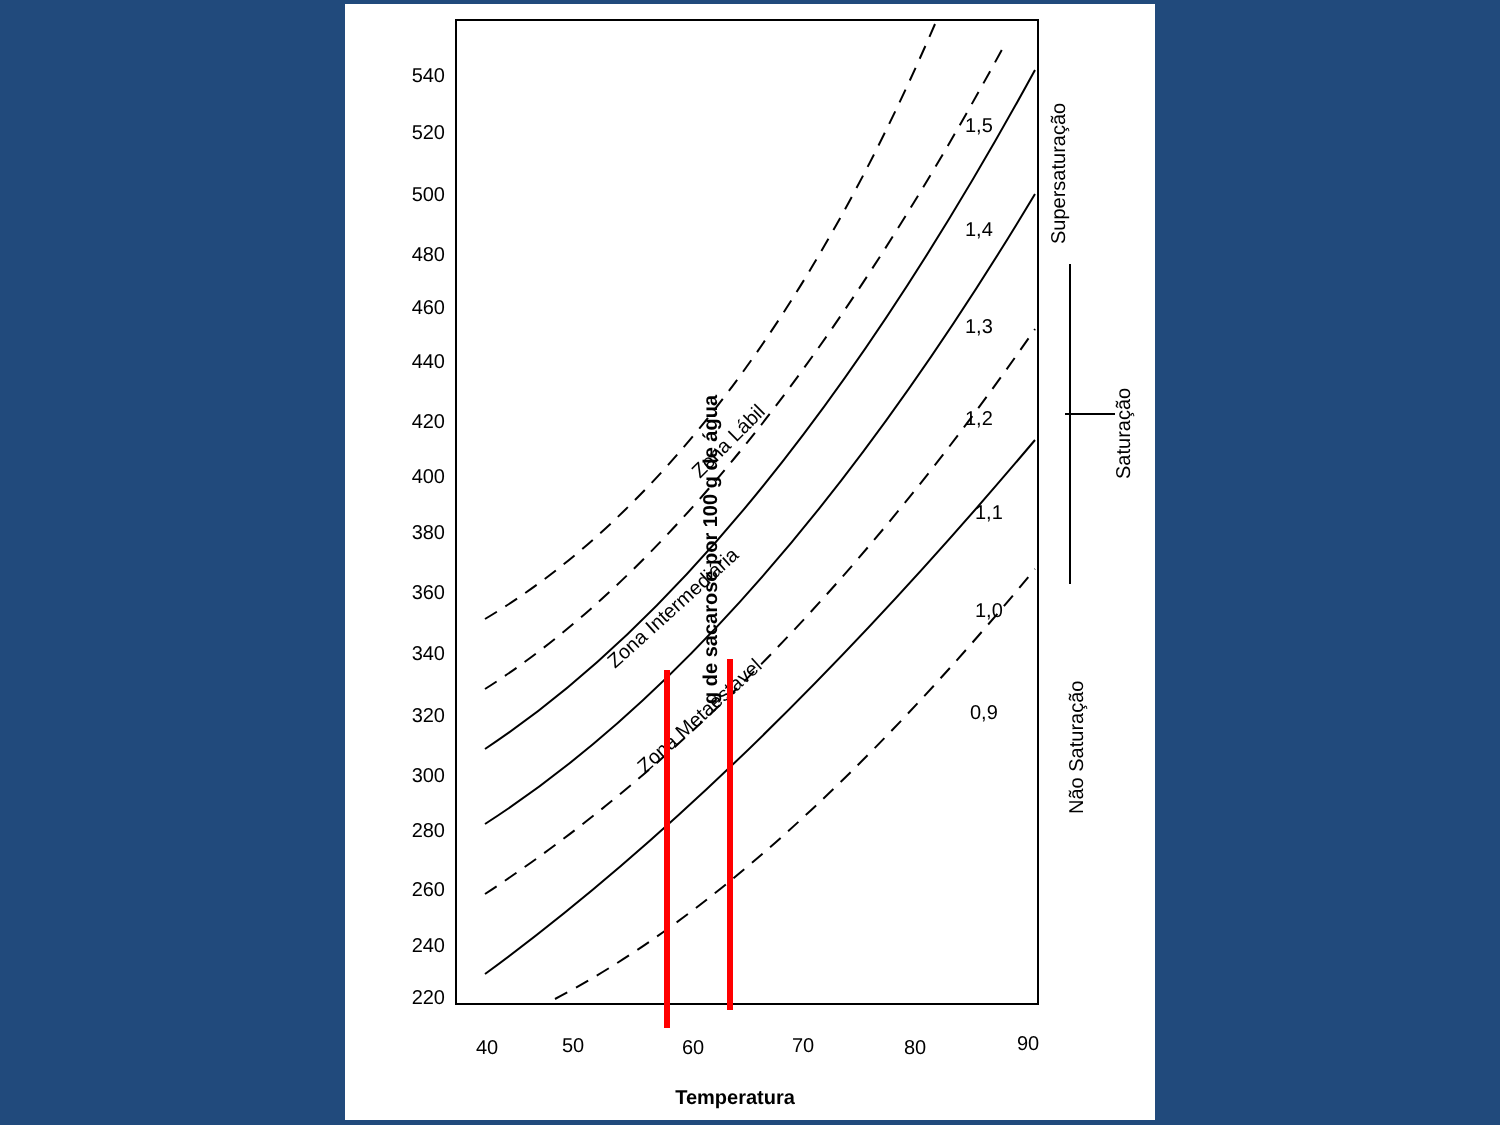540
520
500
480
460
440
420
400
380
360
340
320
300
280
260
240
220
40
50
60
70
80
90
Temperatura
g de sacarose por 100 g de água
1,5
1,4
1,3
1,2
1,1
1,0
0,9
Zona Lábil
Zona Intermediária
Zona Metaestável
Supersaturação
Saturação
Não Saturação